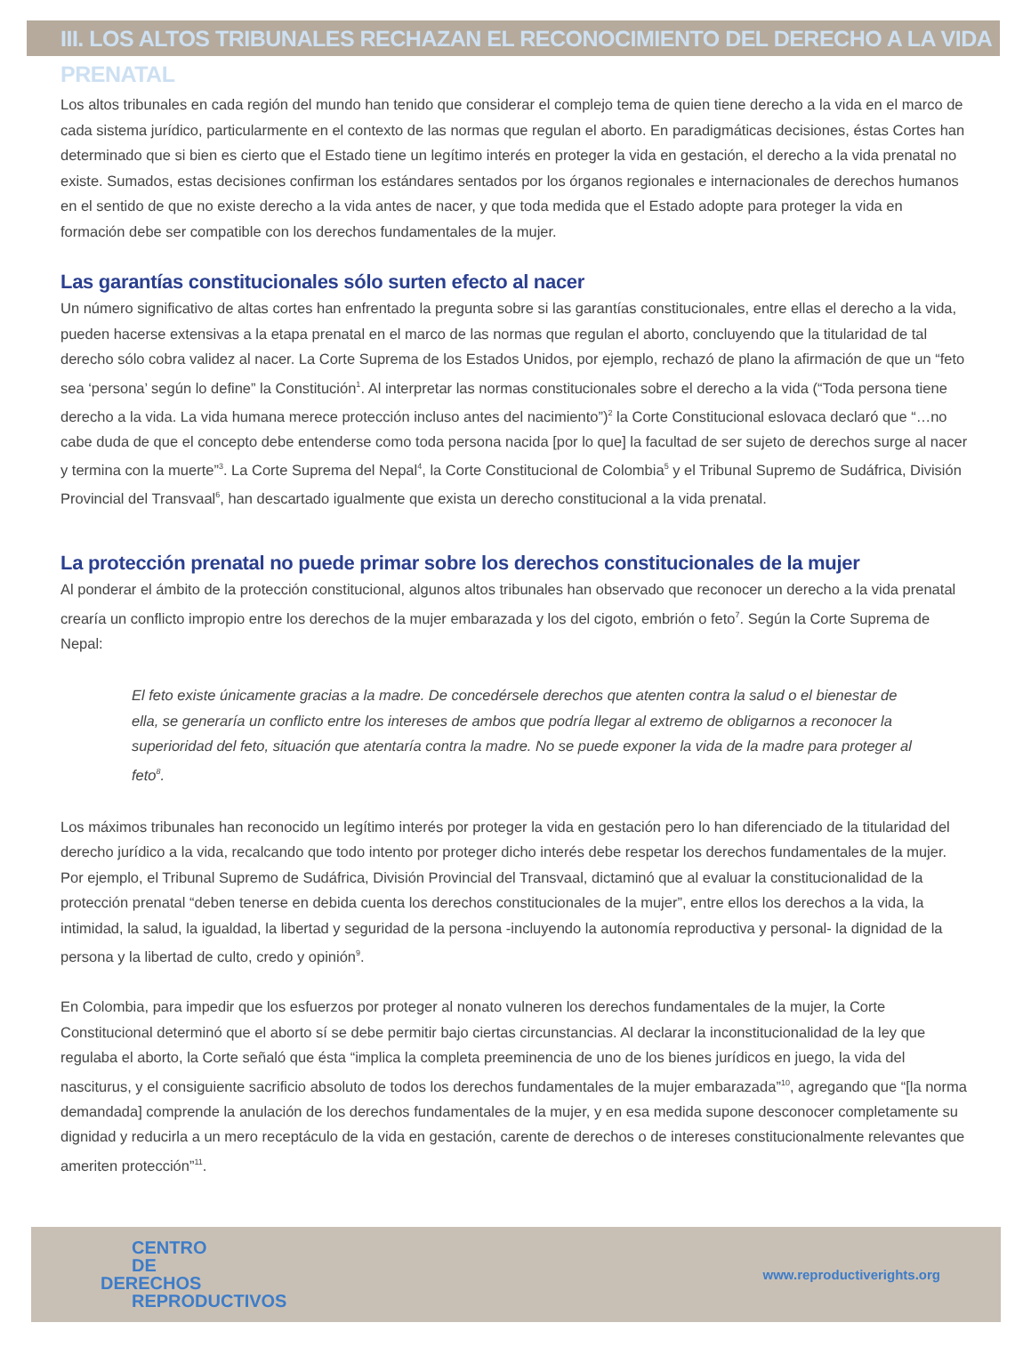III. LOS ALTOS TRIBUNALES RECHAZAN EL RECONOCIMIENTO DEL DERECHO A LA VIDA PRENATAL
Los altos tribunales en cada región del mundo han tenido que considerar el complejo tema de quien tiene derecho a la vida en el marco de cada sistema jurídico, particularmente en el contexto de las normas que regulan el aborto. En paradigmáticas decisiones, éstas Cortes han determinado que si bien es cierto que el Estado tiene un legítimo interés en proteger la vida en gestación, el derecho a la vida prenatal no existe. Sumados, estas decisiones confirman los estándares sentados por los órganos regionales e internacionales de derechos humanos en el sentido de que no existe derecho a la vida antes de nacer, y que toda medida que el Estado adopte para proteger la vida en formación debe ser compatible con los derechos fundamentales de la mujer.
Las garantías constitucionales sólo surten efecto al nacer
Un número significativo de altas cortes han enfrentado la pregunta sobre si las garantías constitucionales, entre ellas el derecho a la vida, pueden hacerse extensivas a la etapa prenatal en el marco de las normas que regulan el aborto, concluyendo que la titularidad de tal derecho sólo cobra validez al nacer. La Corte Suprema de los Estados Unidos, por ejemplo, rechazó de plano la afirmación de que un “feto sea ‘persona’ según lo define” la Constitución<sup>1</sup>. Al interpretar las normas constitucionales sobre el derecho a la vida (“Toda persona tiene derecho a la vida. La vida humana merece protección incluso antes del nacimiento”)<sup>2</sup> la Corte Constitucional eslovaca declaró que “…no cabe duda de que el concepto debe entenderse como toda persona nacida [por lo que] la facultad de ser sujeto de derechos surge al nacer y termina con la muerte”<sup>3</sup>. La Corte Suprema del Nepal<sup>4</sup>, la Corte Constitucional de Colombia<sup>5</sup> y el Tribunal Supremo de Sudáfrica, División Provincial del Transvaal<sup>6</sup>, han descartado igualmente que exista un derecho constitucional a la vida prenatal.
La protección prenatal no puede primar sobre los derechos constitucionales de la mujer
Al ponderar el ámbito de la protección constitucional, algunos altos tribunales han observado que reconocer un derecho a la vida prenatal crearía un conflicto impropio entre los derechos de la mujer embarazada y los del cigoto, embrión o feto<sup>7</sup>. Según la Corte Suprema de Nepal:
El feto existe únicamente gracias a la madre. De concedérsele derechos que atenten contra la salud o el bienestar de ella, se generaría un conflicto entre los intereses de ambos que podría llegar al extremo de obligarnos a reconocer la superioridad del feto, situación que atentaría contra la madre. No se puede exponer la vida de la madre para proteger al feto<sup>8</sup>.
Los máximos tribunales han reconocido un legítimo interés por proteger la vida en gestación pero lo han diferenciado de la titularidad del derecho jurídico a la vida, recalcando que todo intento por proteger dicho interés debe respetar los derechos fundamentales de la mujer. Por ejemplo, el Tribunal Supremo de Sudáfrica, División Provincial del Transvaal, dictaminó que al evaluar la constitucionalidad de la protección prenatal “deben tenerse en debida cuenta los derechos constitucionales de la mujer”, entre ellos los derechos a la vida, la intimidad, la salud, la igualdad, la libertad y seguridad de la persona -incluyendo la autonomía reproductiva y personal- la dignidad de la persona y la libertad de culto, credo y opinión<sup>9</sup>.
En Colombia, para impedir que los esfuerzos por proteger al nonato vulneren los derechos fundamentales de la mujer, la Corte Constitucional determinó que el aborto sí se debe permitir bajo ciertas circunstancias. Al declarar la inconstitucionalidad de la ley que regulaba el aborto, la Corte señaló que ésta “implica la completa preeminencia de uno de los bienes jurídicos en juego, la vida del nasciturus, y el consiguiente sacrificio absoluto de todos los derechos fundamentales de la mujer embarazada”<sup>10</sup>, agregando que “[la norma demandada] comprende la anulación de los derechos fundamentales de la mujer, y en esa medida supone desconocer completamente su dignidad y reducirla a un mero receptáculo de la vida en gestación, carente de derechos o de intereses constitucionalmente relevantes que ameriten protección”<sup>11</sup>.
CENTRO
DE
DERECHOS
REPRODUCTIVOS
www.reproductiverights.org